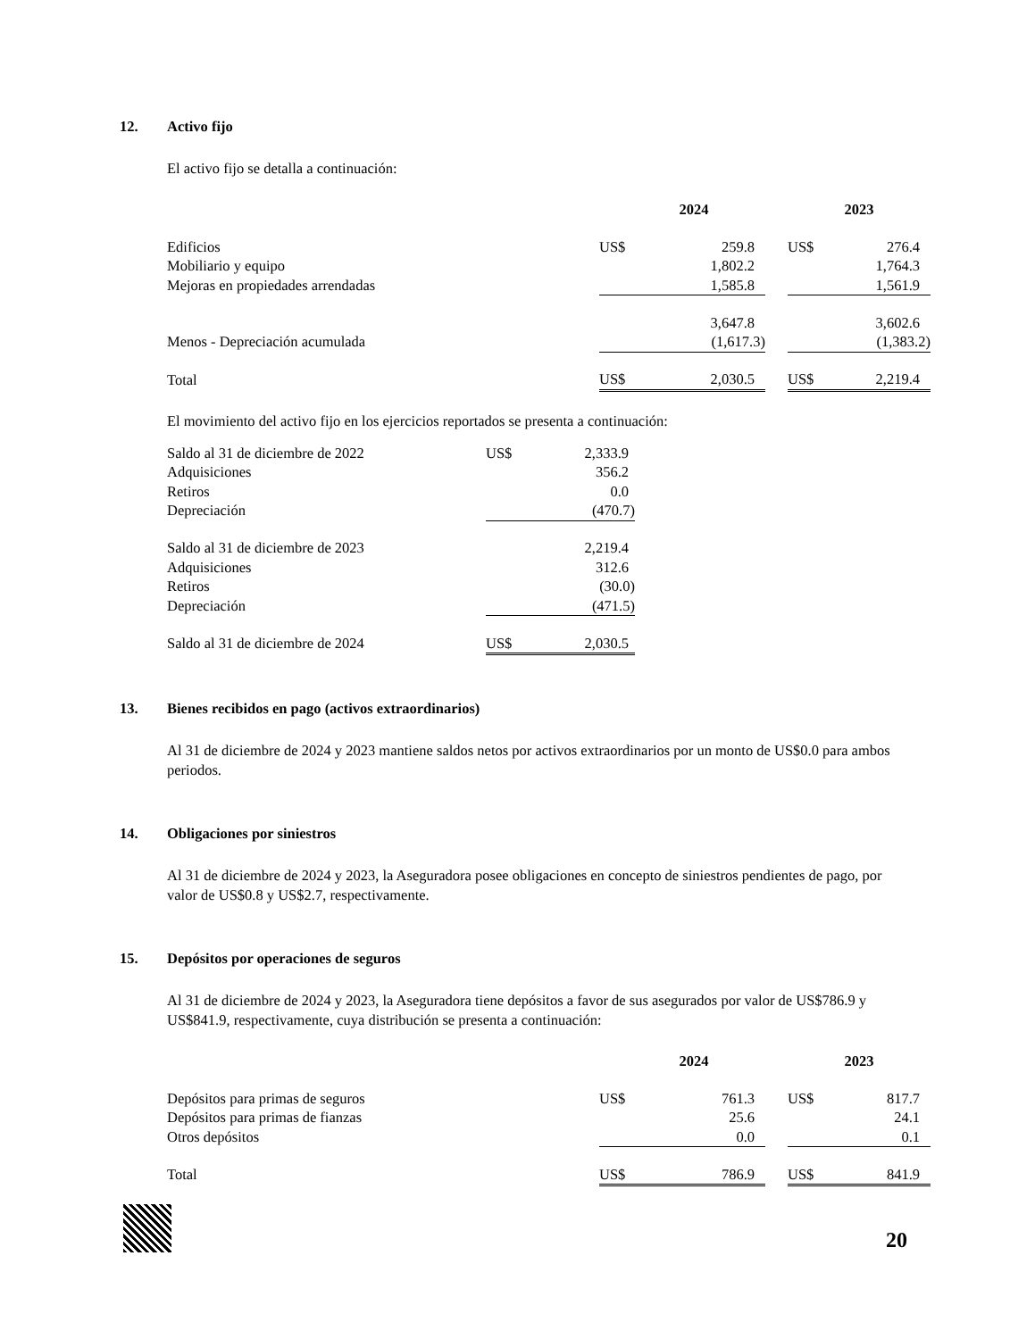12. Activo fijo
El activo fijo se detalla a continuación:
| | 2024 | | | 2023 | |
| --- | --- | --- | --- | --- | --- |
| Edificios | US$ | 259.8 | | US$ | 276.4 |
| Mobiliario y equipo | | 1,802.2 | | | 1,764.3 |
| Mejoras en propiedades arrendadas | | 1,585.8 | | | 1,561.9 |
| | | 3,647.8 | | | 3,602.6 |
| Menos - Depreciación acumulada | | (1,617.3) | | | (1,383.2) |
| Total | US$ | 2,030.5 | | US$ | 2,219.4 |
El movimiento del activo fijo en los ejercicios reportados se presenta a continuación:
| Saldo al 31 de diciembre de 2022 | US$ | 2,333.9 |
| Adquisiciones | | 356.2 |
| Retiros | | 0.0 |
| Depreciación | | (470.7) |
| Saldo al 31 de diciembre de 2023 | | 2,219.4 |
| Adquisiciones | | 312.6 |
| Retiros | | (30.0) |
| Depreciación | | (471.5) |
| Saldo al 31 de diciembre de 2024 | US$ | 2,030.5 |
13. Bienes recibidos en pago (activos extraordinarios)
Al 31 de diciembre de 2024 y 2023 mantiene saldos netos por activos extraordinarios por un monto de US$0.0 para ambos periodos.
14. Obligaciones por siniestros
Al 31 de diciembre de 2024 y 2023, la Aseguradora posee obligaciones en concepto de siniestros pendientes de pago, por valor de US$0.8 y US$2.7, respectivamente.
15. Depósitos por operaciones de seguros
Al 31 de diciembre de 2024 y 2023, la Aseguradora tiene depósitos a favor de sus asegurados por valor de US$786.9 y US$841.9, respectivamente, cuya distribución se presenta a continuación:
| | 2024 | | | 2023 | |
| --- | --- | --- | --- | --- | --- |
| Depósitos para primas de seguros | US$ | 761.3 | | US$ | 817.7 |
| Depósitos para primas de fianzas | | 25.6 | | | 24.1 |
| Otros depósitos | | 0.0 | | | 0.1 |
| Total | US$ | 786.9 | | US$ | 841.9 |
20